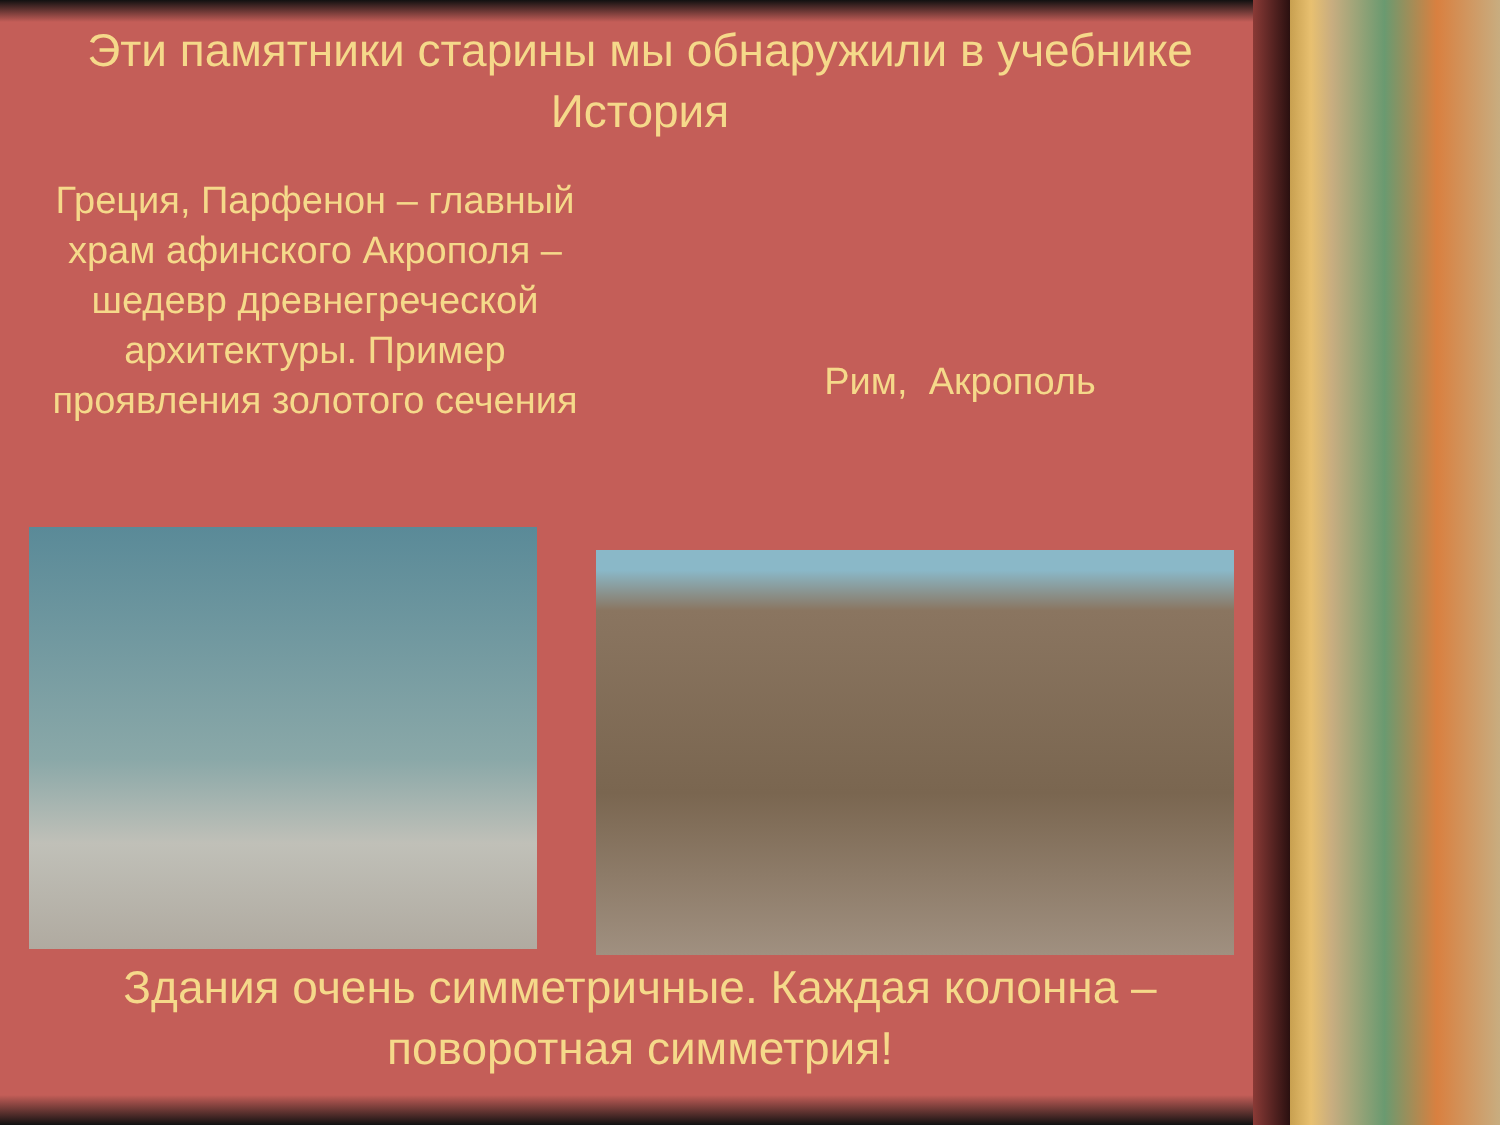Эти памятники старины мы обнаружили в учебнике История
Греция, Парфенон – главный храм афинского Акрополя – шедевр древнегреческой архитектуры. Пример проявления золотого сечения
Рим, Акрополь
Здания очень симметричные. Каждая колонна – поворотная симметрия!